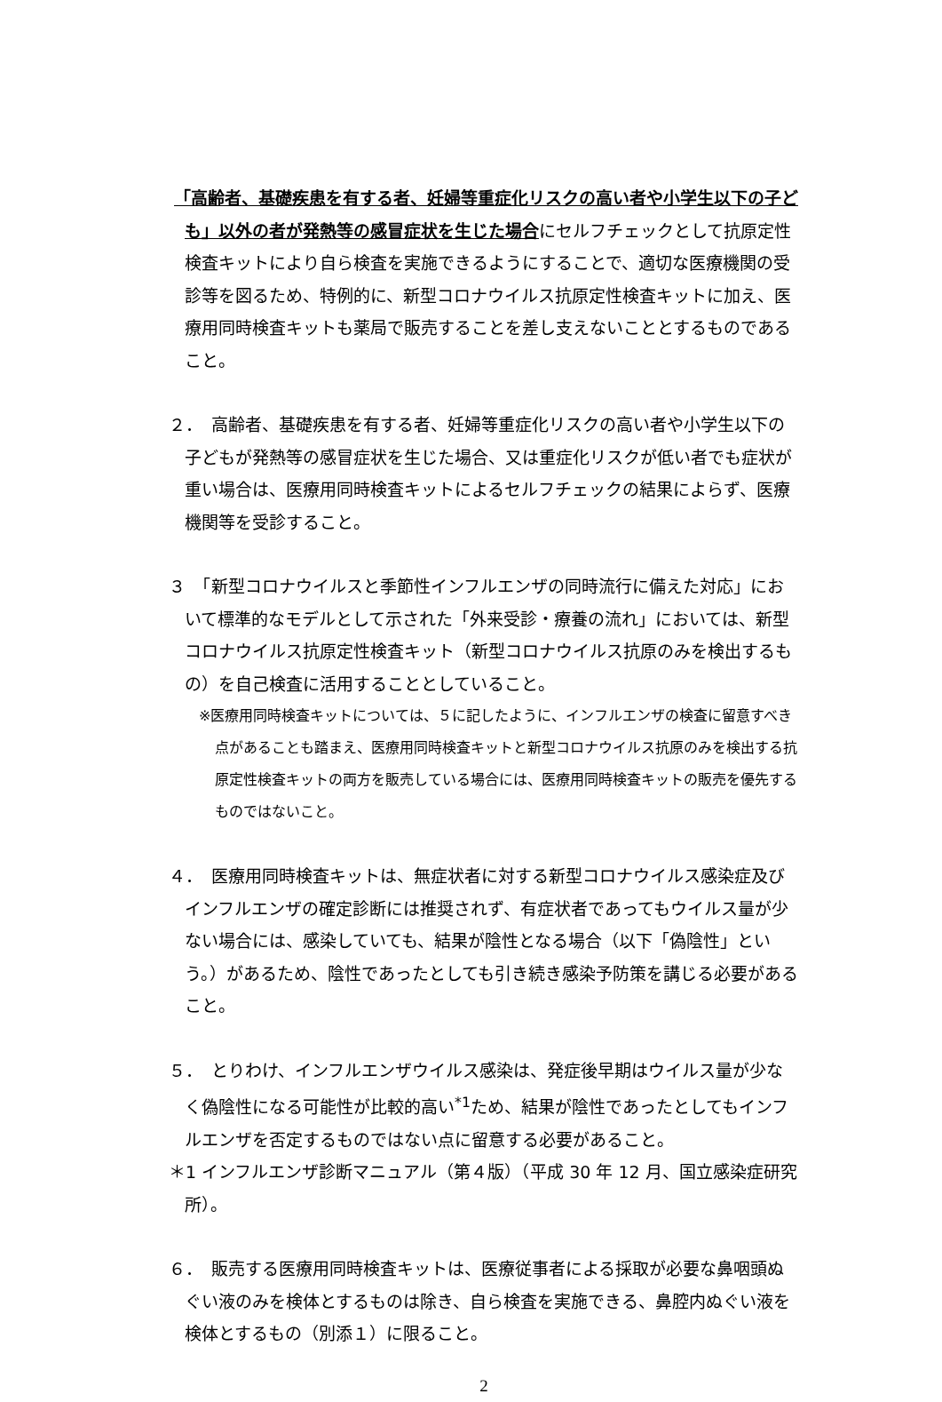「高齢者、基礎疾患を有する者、妊婦等重症化リスクの高い者や小学生以下の子ども」以外の者が発熱等の感冒症状を生じた場合にセルフチェックとして抗原定性検査キットにより自ら検査を実施できるようにすることで、適切な医療機関の受診等を図るため、特例的に、新型コロナウイルス抗原定性検査キットに加え、医療用同時検査キットも薬局で販売することを差し支えないこととするものであること。
２．　高齢者、基礎疾患を有する者、妊婦等重症化リスクの高い者や小学生以下の子どもが発熱等の感冒症状を生じた場合、又は重症化リスクが低い者でも症状が重い場合は、医療用同時検査キットによるセルフチェックの結果によらず、医療機関等を受診すること。
３　「新型コロナウイルスと季節性インフルエンザの同時流行に備えた対応」において標準的なモデルとして示された「外来受診・療養の流れ」においては、新型コロナウイルス抗原定性検査キット（新型コロナウイルス抗原のみを検出するもの）を自己検査に活用することとしていること。
※医療用同時検査キットについては、５に記したように、インフルエンザの検査に留意すべき点があることも踏まえ、医療用同時検査キットと新型コロナウイルス抗原のみを検出する抗原定性検査キットの両方を販売している場合には、医療用同時検査キットの販売を優先するものではないこと。
４．　医療用同時検査キットは、無症状者に対する新型コロナウイルス感染症及びインフルエンザの確定診断には推奨されず、有症状者であってもウイルス量が少ない場合には、感染していても、結果が陰性となる場合（以下「偽陰性」という。）があるため、陰性であったとしても引き続き感染予防策を講じる必要があること。
５．　とりわけ、インフルエンザウイルス感染は、発症後早期はウイルス量が少なく偽陰性になる可能性が比較的高い<sup>*1</sup>ため、結果が陰性であったとしてもインフルエンザを否定するものではない点に留意する必要があること。
＊1 インフルエンザ診断マニュアル（第４版）（平成 30 年 12 月、国立感染症研究所）。
６．　販売する医療用同時検査キットは、医療従事者による採取が必要な鼻咽頭ぬぐい液のみを検体とするものは除き、自ら検査を実施できる、鼻腔内ぬぐい液を検体とするもの（別添１）に限ること。
2